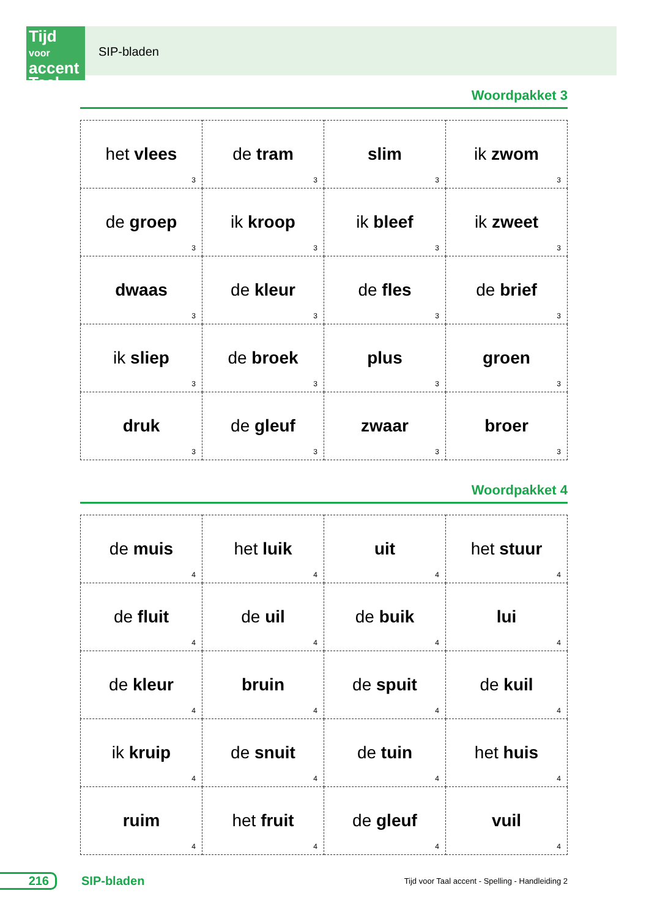SIP-bladen
Tijd
voor accent
Taal
Woordpakket 3
| het vlees 3 | de tram 3 | slim 3 | ik zwom 3 |
| de groep 3 | ik kroop 3 | ik bleef 3 | ik zweet 3 |
| dwaas 3 | de kleur 3 | de fles 3 | de brief 3 |
| ik sliep 3 | de broek 3 | plus 3 | groen 3 |
| druk 3 | de gleuf 3 | zwaar 3 | broer 3 |
Woordpakket 4
| de muis 4 | het luik 4 | uit 4 | het stuur 4 |
| de fluit 4 | de uil 4 | de buik 4 | lui 4 |
| de kleur 4 | bruin 4 | de spuit 4 | de kuil 4 |
| ik kruip 4 | de snuit 4 | de tuin 4 | het huis 4 |
| ruim 4 | het fruit 4 | de gleuf 4 | vuil 4 |
216 SIP-bladen
Tijd voor Taal accent - Spelling - Handleiding 2